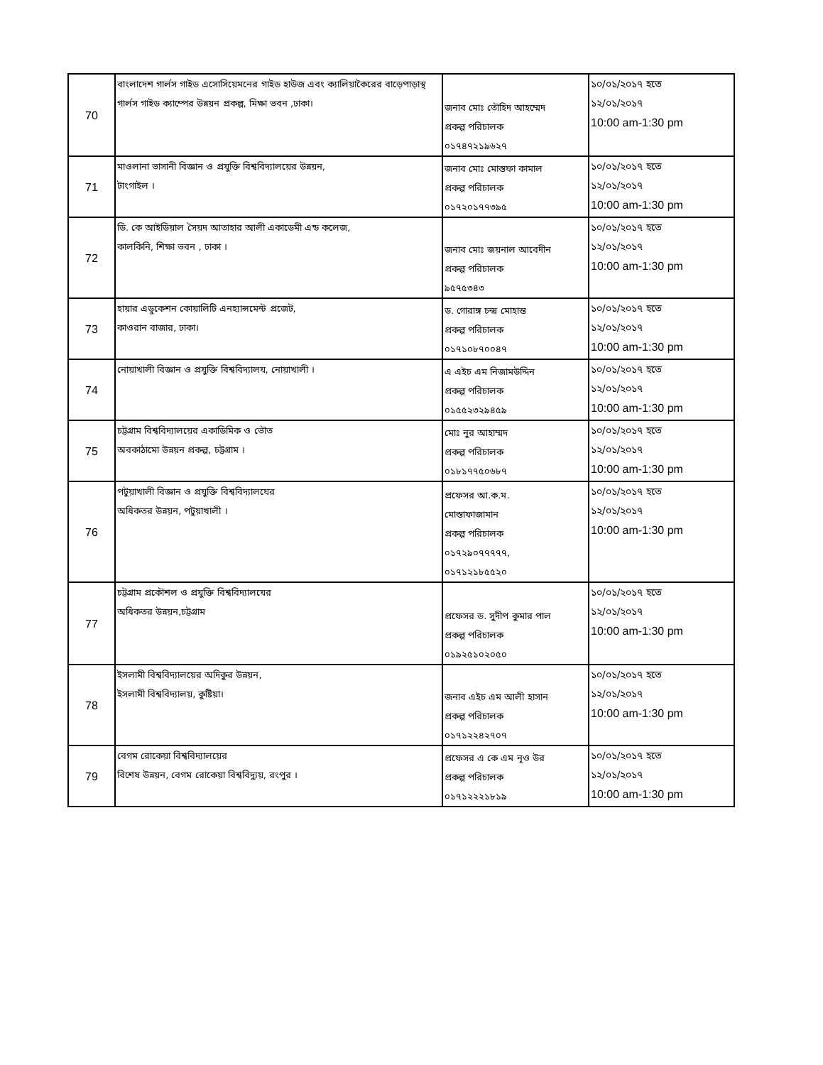| 70 | বাংলাদেশ গার্লস গাইড এসোসিয়েমনের গাইড হাউজ এবং ক্যালিয়াকৈরের বাড়েপাড়াস্থ গার্লস গাইড ক্যাম্পের উন্নয়ন প্রকল্প, মিক্ষা ভবন ,ঢাকা। | জনাব মোঃ তৌহিদ আহম্মেদ প্রকল্প পরিচালক ০১৭৪৭২১৯৬২৭ | ১০/০১/২০১৭ হতে ১২/০১/২০১৭ 10:00 am-1:30 pm |
| 71 | মাওলানা ভাসানী বিজ্ঞান ও প্রযুক্তি বিশ্ববিদ্যালয়ের উন্নয়ন, টাংগাইল । | জনাব মোঃ মোস্তফা কামাল প্রকল্প পরিচালক ০১৭২০১৭৭৩৯৫ | ১০/০১/২০১৭ হতে ১২/০১/২০১৭ 10:00 am-1:30 pm |
| 72 | ডি. কে আইডিয়াল সৈয়দ আতাহার আলী একাডেমী এন্ড কলেজ, কালকিনি, শিক্ষা ভবন , ঢাকা । | জনাব মোঃ জয়নাল আবেদীন প্রকল্প পরিচালক ৯৫৭৫৩৪৩ | ১০/০১/২০১৭ হতে ১২/০১/২০১৭ 10:00 am-1:30 pm |
| 73 | হায়ার এডুকেশন কোয়ালিটি এনহ্যান্সমেন্ট প্রজেট, কাওরান বাজার, ঢাকা। | ড. গোরাঙ্গ চন্দ্র মোহান্ত প্রকল্প পরিচালক ০১৭১০৮৭০০৪৭ | ১০/০১/২০১৭ হতে ১২/০১/২০১৭ 10:00 am-1:30 pm |
| 74 | নোয়াখালী বিজ্ঞান ও প্রযুক্তি বিশ্ববিদ্যালয, নোয়াখালী । | এ এইচ এম নিজামউদ্দিন প্রকল্প পরিচালক ০১৫৫২৩২৯৪৫৯ | ১০/০১/২০১৭ হতে ১২/০১/২০১৭ 10:00 am-1:30 pm |
| 75 | চট্টগ্রাম বিশ্ববিদ্যালয়ের একাডিমিক ও ভৌত অবকাঠামো উন্নয়ন প্রকল্প, চট্টগ্রাম । | মোঃ নুর আহাম্মদ প্রকল্প পরিচালক ০১৮১৭৭৫০৬৮৭ | ১০/০১/২০১৭ হতে ১২/০১/২০১৭ 10:00 am-1:30 pm |
| 76 | পটুয়াখালী বিজ্ঞান ও প্রযুক্তি বিশ্ববিদ্যালযের অধিকতর উন্নয়ন, পটুয়াখালী । | প্রফেসর আ.ক.ম. মোস্তাফাজামান প্রকল্প পরিচালক ০১৭২৯০৭৭৭৭৭, ০১৭১২১৮৫৫২০ | ১০/০১/২০১৭ হতে ১২/০১/২০১৭ 10:00 am-1:30 pm |
| 77 | চট্টগ্রাম প্রকৌশল ও প্রযুক্তি বিশ্ববিদ্যালযের অধিকতর উন্নয়ন,চট্টগ্রাম | প্রফেসর ড. সুদীপ কুমার পাল প্রকল্প পরিচালক ০১৯২৫১০২০৫০ | ১০/০১/২০১৭ হতে ১২/০১/২০১৭ 10:00 am-1:30 pm |
| 78 | ইসলামী বিশ্ববিদ্যালয়ের অদিকুর উন্নয়ন, ইসলামী বিশ্ববিদ্যালয়, কুষ্টিয়া। | জনাব এইচ এম আলী হাসান প্রকল্প পরিচালক ০১৭১২২৪২৭০৭ | ১০/০১/২০১৭ হতে ১২/০১/২০১৭ 10:00 am-1:30 pm |
| 79 | বেগম রোকেয়া বিশ্ববিদ্যালয়ের বিশেষ উন্নয়ন, বেগম রোকেয়া বিশ্ববিদ্যুয়, রংপুর । | প্রফেসর এ কে এম নূও উর প্রকল্প পরিচালক ০১৭১২২২১৮১৯ | ১০/০১/২০১৭ হতে ১২/০১/২০১৭ 10:00 am-1:30 pm |